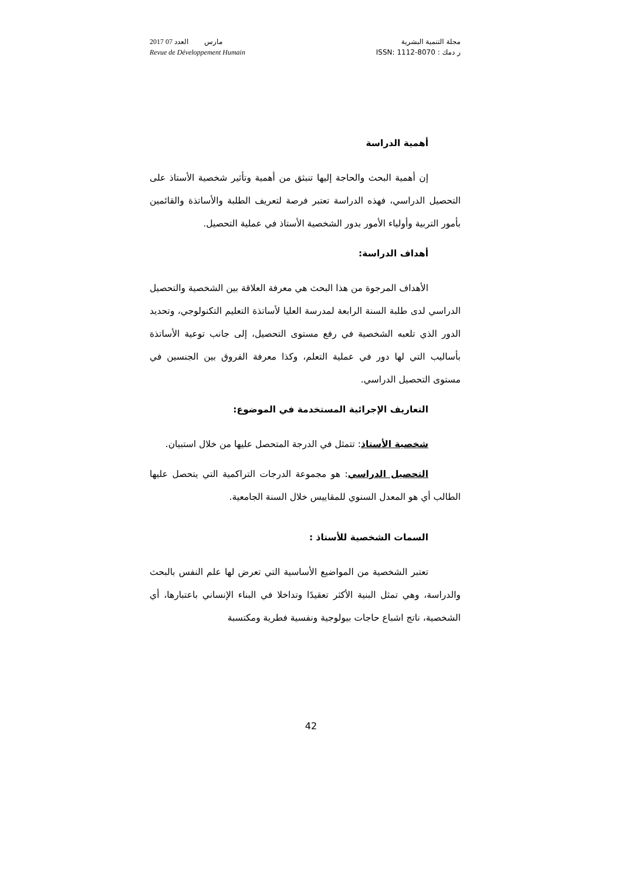2017 مارس العدد 07
Revue de Développement Humain
مجلة التنمية البشرية
ر دمك : ISSN: 1112-8070
أهمية الدراسة
إن أهمية البحث والحاجة إليها تنبثق من أهمية وتأثير شخصية الأستاذ على التحصيل الدراسي، فهذه الدراسة تعتبر فرصة لتعريف الطلبة والأساتذة والقائمين بأمور التربية وأولياء الأمور بدور الشخصية الأستاذ في عملية التحصيل.
أهداف الدراسة:
الأهداف المرجوة من هذا البحث هي معرفة العلاقة بين الشخصية والتحصيل الدراسي لدى طلبة السنة الرابعة لمدرسة العليا لأساتذة التعليم التكنولوجي، وتحديد الدور الذي تلعبه الشخصية في رفع مستوى التحصيل، إلى جانب توعية الأساتذة بأساليب التي لها دور في عملية التعلم، وكذا معرفة الفروق بين الجنسين في مستوى التحصيل الدراسي.
التعاريف الإجرائية المستخدمة في الموضوع:
شخصية الأستاذ: تتمثل في الدرجة المتحصل عليها من خلال استبيان.
التحصيل الدراسي: هو مجموعة الدرجات التراكمية التي يتحصل عليها الطالب أي هو المعدل السنوي للمقاييس خلال السنة الجامعية.
السمات الشخصية للأستاذ :
تعتبر الشخصية من المواضيع الأساسية التي تعرض لها علم النفس بالبحث والدراسة، وهي تمثل البنية الأكثر تعقيدًا وتداخلا في البناء الإنساني باعتبارها، أي الشخصية، ناتج اشباع حاجات بيولوجية ونفسية فطرية ومكتسبة
42